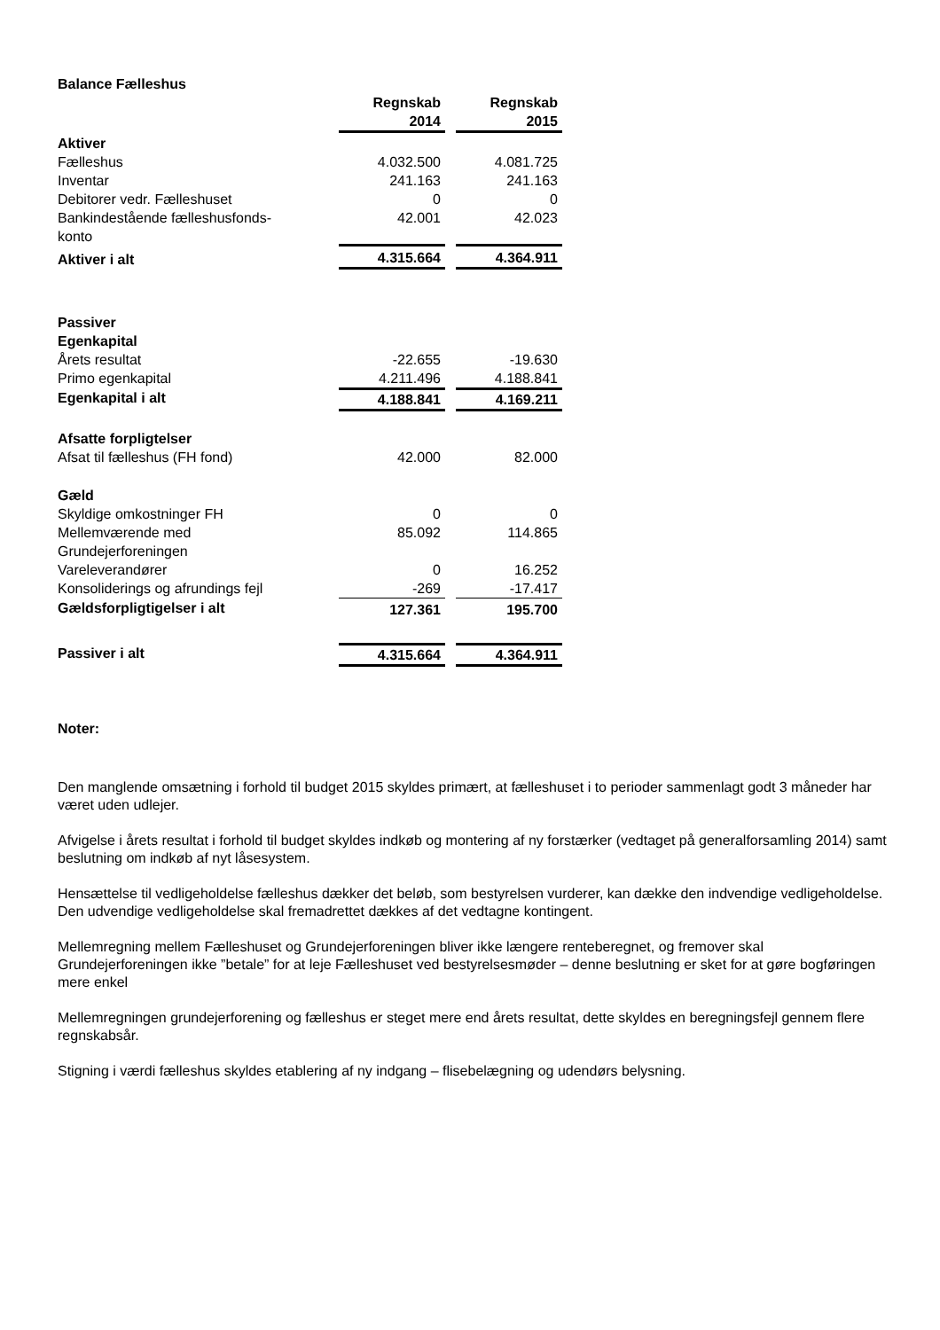| Balance Fælleshus | | | |
| | Regnskab 2014 | | Regnskab 2015 |
| Aktiver | | | |
| Fælleshus | 4.032.500 | | 4.081.725 |
| Inventar | 241.163 | | 241.163 |
| Debitorer vedr. Fælleshuset | 0 | | 0 |
| Bankindestående fælleshusfonds- konto | 42.001 | | 42.023 |
| Aktiver i alt | 4.315.664 | | 4.364.911 |
| Passiver | | | |
| Egenkapital | | | |
| Årets resultat | -22.655 | | -19.630 |
| Primo egenkapital | 4.211.496 | | 4.188.841 |
| Egenkapital i alt | 4.188.841 | | 4.169.211 |
| Afsatte forpligtelser | | | |
| Afsat til fælleshus (FH fond) | 42.000 | | 82.000 |
| Gæld | | | |
| Skyldige omkostninger FH | 0 | | 0 |
| Mellemværende med Grundejerforeningen | 85.092 | | 114.865 |
| Vareleverandører | 0 | | 16.252 |
| Konsoliderings og afrundings fejl | -269 | | -17.417 |
| Gældsforpligtigelser i alt | 127.361 | | 195.700 |
| Passiver i alt | 4.315.664 | | 4.364.911 |
Noter:
Den manglende omsætning i forhold til budget 2015 skyldes primært, at fælleshuset i to perioder sammenlagt godt 3 måneder har været uden udlejer.
Afvigelse i årets resultat i forhold til budget skyldes indkøb og montering af ny forstærker (vedtaget på generalforsamling 2014) samt beslutning om indkøb af nyt låsesystem.
Hensættelse til vedligeholdelse fælleshus dækker det beløb, som bestyrelsen vurderer, kan dække den indvendige vedligeholdelse. Den udvendige vedligeholdelse skal fremadrettet dækkes af det vedtagne kontingent.
Mellemregning mellem Fælleshuset og Grundejerforeningen bliver ikke længere renteberegnet, og fremover skal Grundejerforeningen ikke ”betale” for at leje Fælleshuset ved bestyrelsesmøder – denne beslutning er sket for at gøre bogføringen mere enkel
Mellemregningen grundejerforening og fælleshus er steget mere end årets resultat, dette skyldes en beregningsfejl gennem flere regnskabsår.
Stigning i værdi fælleshus skyldes etablering af ny indgang – flisebelægning og udendørs belysning.